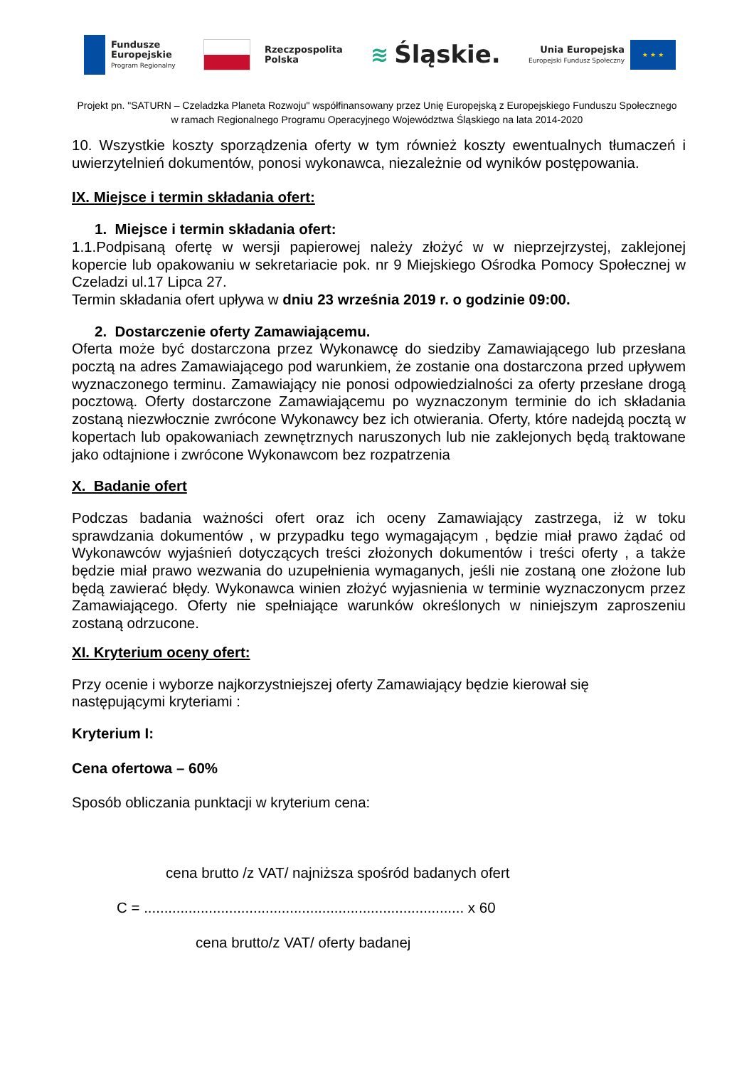Fundusze
Europejskie
Program Regionalny
Rzeczpospolita
Polska
≋ Śląskie.
Unia Europejska
Europejski Fundusz Społeczny
★ ★ ★
Projekt pn. "SATURN – Czeladzka Planeta Rozwoju" współfinansowany przez Unię Europejską z Europejskiego Funduszu Społecznego
w ramach Regionalnego Programu Operacyjnego Województwa Śląskiego na lata 2014-2020
10. Wszystkie koszty sporządzenia oferty w tym również koszty ewentualnych tłumaczeń i uwierzytelnień dokumentów, ponosi wykonawca, niezależnie od wyników postępowania.
IX. Miejsce i termin składania ofert:
1. Miejsce i termin składania ofert:
1.1.Podpisaną ofertę w wersji papierowej należy złożyć w w nieprzejrzystej, zaklejonej kopercie lub opakowaniu w sekretariacie pok. nr 9 Miejskiego Ośrodka Pomocy Społecznej w Czeladzi ul.17 Lipca 27.
Termin składania ofert upływa w dniu 23 września 2019 r. o godzinie 09:00.
2. Dostarczenie oferty Zamawiającemu.
Oferta może być dostarczona przez Wykonawcę do siedziby Zamawiającego lub przesłana pocztą na adres Zamawiającego pod warunkiem, że zostanie ona dostarczona przed upływem wyznaczonego terminu. Zamawiający nie ponosi odpowiedzialności za oferty przesłane drogą pocztową. Oferty dostarczone Zamawiającemu po wyznaczonym terminie do ich składania zostaną niezwłocznie zwrócone Wykonawcy bez ich otwierania. Oferty, które nadejdą pocztą w kopertach lub opakowaniach zewnętrznych naruszonych lub nie zaklejonych będą traktowane jako odtajnione i zwrócone Wykonawcom bez rozpatrzenia
X. Badanie ofert
Podczas badania ważności ofert oraz ich oceny Zamawiający zastrzega, iż w toku sprawdzania dokumentów , w przypadku tego wymagającym , będzie miał prawo żądać od Wykonawców wyjaśnień dotyczących treści złożonych dokumentów i treści oferty , a także będzie miał prawo wezwania do uzupełnienia wymaganych, jeśli nie zostaną one złożone lub będą zawierać błędy. Wykonawca winien złożyć wyjasnienia w terminie wyznaczonycm przez Zamawiającego. Oferty nie spełniające warunków określonych w niniejszym zaproszeniu zostaną odrzucone.
XI. Kryterium oceny ofert:
Przy ocenie i wyborze najkorzystniejszej oferty Zamawiający będzie kierował się
następującymi kryteriami :
Kryterium I:
Cena ofertowa – 60%
Sposób obliczania punktacji w kryterium cena:
cena brutto /z VAT/ najniższa spośród badanych ofert
C = ............................................................................... x 60
cena brutto/z VAT/ oferty badanej